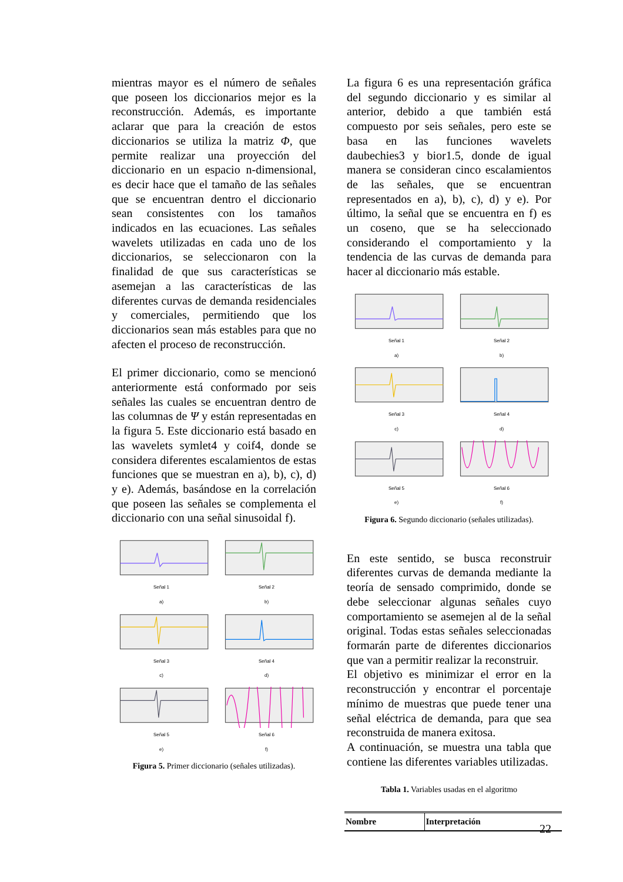mientras mayor es el número de señales que poseen los diccionarios mejor es la reconstrucción. Además, es importante aclarar que para la creación de estos diccionarios se utiliza la matriz Φ, que permite realizar una proyección del diccionario en un espacio n-dimensional, es decir hace que el tamaño de las señales que se encuentran dentro el diccionario sean consistentes con los tamaños indicados en las ecuaciones. Las señales wavelets utilizadas en cada uno de los diccionarios, se seleccionaron con la finalidad de que sus características se asemejan a las características de las diferentes curvas de demanda residenciales y comerciales, permitiendo que los diccionarios sean más estables para que no afecten el proceso de reconstrucción.
El primer diccionario, como se mencionó anteriormente está conformado por seis señales las cuales se encuentran dentro de las columnas de Ψ y están representadas en la figura 5. Este diccionario está basado en las wavelets symlet4 y coif4, donde se considera diferentes escalamientos de estas funciones que se muestran en a), b), c), d) y e). Además, basándose en la correlación que poseen las señales se complementa el diccionario con una señal sinusoidal f).
Señal 1
a)
Señal 2
b)
Señal 3
c)
Señal 4
d)
Señal 5
e)
Señal 6
f)
Figura 5. Primer diccionario (señales utilizadas).
La figura 6 es una representación gráfica del segundo diccionario y es similar al anterior, debido a que también está compuesto por seis señales, pero este se basa en las funciones wavelets daubechies3 y bior1.5, donde de igual manera se consideran cinco escalamientos de las señales, que se encuentran representados en a), b), c), d) y e). Por último, la señal que se encuentra en f) es un coseno, que se ha seleccionado considerando el comportamiento y la tendencia de las curvas de demanda para hacer al diccionario más estable.
Señal 1
a)
Señal 2
b)
Señal 3
c)
Señal 4
d)
Señal 5
e)
Señal 6
f)
Figura 6. Segundo diccionario (señales utilizadas).
En este sentido, se busca reconstruir diferentes curvas de demanda mediante la teoría de sensado comprimido, donde se debe seleccionar algunas señales cuyo comportamiento se asemejen al de la señal original. Todas estas señales seleccionadas formarán parte de diferentes diccionarios que van a permitir realizar la reconstruir.
El objetivo es minimizar el error en la reconstrucción y encontrar el porcentaje mínimo de muestras que puede tener una señal eléctrica de demanda, para que sea reconstruida de manera exitosa.
A continuación, se muestra una tabla que contiene las diferentes variables utilizadas.
Tabla 1. Variables usadas en el algoritmo
| Nombre | Interpretación |
| --- | --- |
22